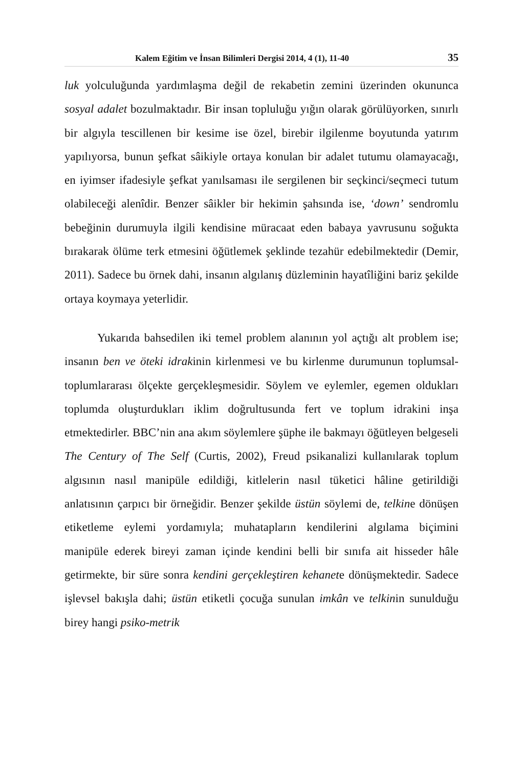Kalem Eğitim ve İnsan Bilimleri Dergisi 2014, 4 (1), 11-40 35
luk yolculuğunda yardımlaşma değil de rekabetin zemini üzerinden okununca sosyal adalet bozulmaktadır. Bir insan topluluğu yığın olarak görülüyorken, sınırlı bir algıyla tescillenen bir kesime ise özel, birebir ilgilenme boyutunda yatırım yapılıyorsa, bunun şefkat sâikiyle ortaya konulan bir adalet tutumu olamayacağı, en iyimser ifadesiyle şefkat yanılsaması ile sergilenen bir seçkinci/seçmeci tutum olabileceği alenîdir. Benzer sâikler bir hekimin şahsında ise, ‘down’ sendromlu bebeğinin durumuyla ilgili kendisine müracaat eden babaya yavrusunu soğukta bırakarak ölüme terk etmesini öğütlemek şeklinde tezahür edebilmektedir (Demir, 2011). Sadece bu örnek dahi, insanın algılanış düzleminin hayatîliğini bariz şekilde ortaya koymaya yeterlidir.
Yukarıda bahsedilen iki temel problem alanının yol açtığı alt problem ise; insanın ben ve öteki idrakinin kirlenmesi ve bu kirlenme durumunun toplumsal-toplumlararası ölçekte gerçekleşmesidir. Söylem ve eylemler, egemen oldukları toplumda oluşturdukları iklim doğrultusunda fert ve toplum idrakini inşa etmektedirler. BBC’nin ana akım söylemlere şüphe ile bakmayı öğütleyen belgeseli The Century of The Self (Curtis, 2002), Freud psikanalizi kullanılarak toplum algısının nasıl manipüle edildiği, kitlelerin nasıl tüketici hâline getirildiği anlatısının çarpıcı bir örneğidir. Benzer şekilde üstün söylemi de, telkine dönüşen etiketleme eylemi yordamıyla; muhatapların kendilerini algılama biçimini manipüle ederek bireyi zaman içinde kendini belli bir sınıfa ait hisseder hâle getirmekte, bir süre sonra kendini gerçekleştiren kehanete dönüşmektedir. Sadece işlevsel bakışla dahi; üstün etiketli çocuğa sunulan imkân ve telkinin sunulduğu birey hangi psiko-metrik